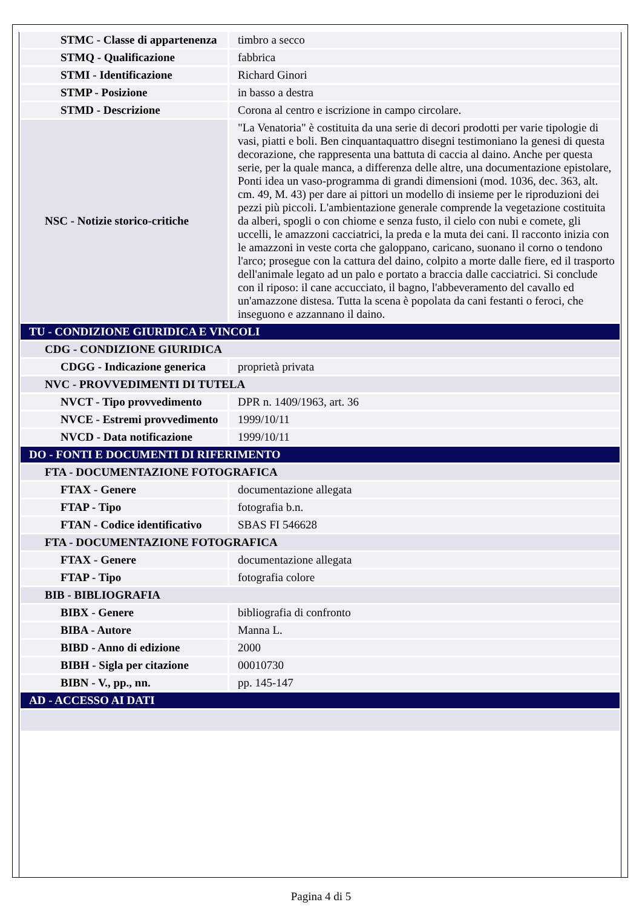| STMC - Classe di appartenenza | timbro a secco |
| STMQ - Qualificazione | fabbrica |
| STMI - Identificazione | Richard Ginori |
| STMP - Posizione | in basso a destra |
| STMD - Descrizione | Corona al centro e iscrizione in campo circolare. |
| NSC - Notizie storico-critiche | "La Venatoria" è costituita da una serie di decori prodotti per varie tipologie di vasi, piatti e boli. Ben cinquantaquattro disegni testimoniano la genesi di questa decorazione, che rappresenta una battuta di caccia al daino. Anche per questa serie, per la quale manca, a differenza delle altre, una documentazione epistolare, Ponti idea un vaso-programma di grandi dimensioni (mod. 1036, dec. 363, alt. cm. 49, M. 43) per dare ai pittori un modello di insieme per le riproduzioni dei pezzi più piccoli. L'ambientazione generale comprende la vegetazione costituita da alberi, spogli o con chiome e senza fusto, il cielo con nubi e comete, gli uccelli, le amazzoni cacciatrici, la preda e la muta dei cani. Il racconto inizia con le amazzoni in veste corta che galoppano, caricano, suonano il corno o tendono l'arco; prosegue con la cattura del daino, colpito a morte dalle fiere, ed il trasporto dell'animale legato ad un palo e portato a braccia dalle cacciatrici. Si conclude con il riposo: il cane accucciato, il bagno, l'abbeveramento del cavallo ed un'amazzone distesa. Tutta la scena è popolata da cani festanti o feroci, che inseguono e azzannano il daino. |
| TU - CONDIZIONE GIURIDICA E VINCOLI | |
| CDG - CONDIZIONE GIURIDICA | |
| CDGG - Indicazione generica | proprietà privata |
| NVC - PROVVEDIMENTI DI TUTELA | |
| NVCT - Tipo provvedimento | DPR n. 1409/1963, art. 36 |
| NVCE - Estremi provvedimento | 1999/10/11 |
| NVCD - Data notificazione | 1999/10/11 |
| DO - FONTI E DOCUMENTI DI RIFERIMENTO | |
| FTA - DOCUMENTAZIONE FOTOGRAFICA | |
| FTAX - Genere | documentazione allegata |
| FTAP - Tipo | fotografia b.n. |
| FTAN - Codice identificativo | SBAS FI 546628 |
| FTA - DOCUMENTAZIONE FOTOGRAFICA | |
| FTAX - Genere | documentazione allegata |
| FTAP - Tipo | fotografia colore |
| BIB - BIBLIOGRAFIA | |
| BIBX - Genere | bibliografia di confronto |
| BIBA - Autore | Manna L. |
| BIBD - Anno di edizione | 2000 |
| BIBH - Sigla per citazione | 00010730 |
| BIBN - V., pp., nn. | pp. 145-147 |
| AD - ACCESSO AI DATI | |
Pagina 4 di 5